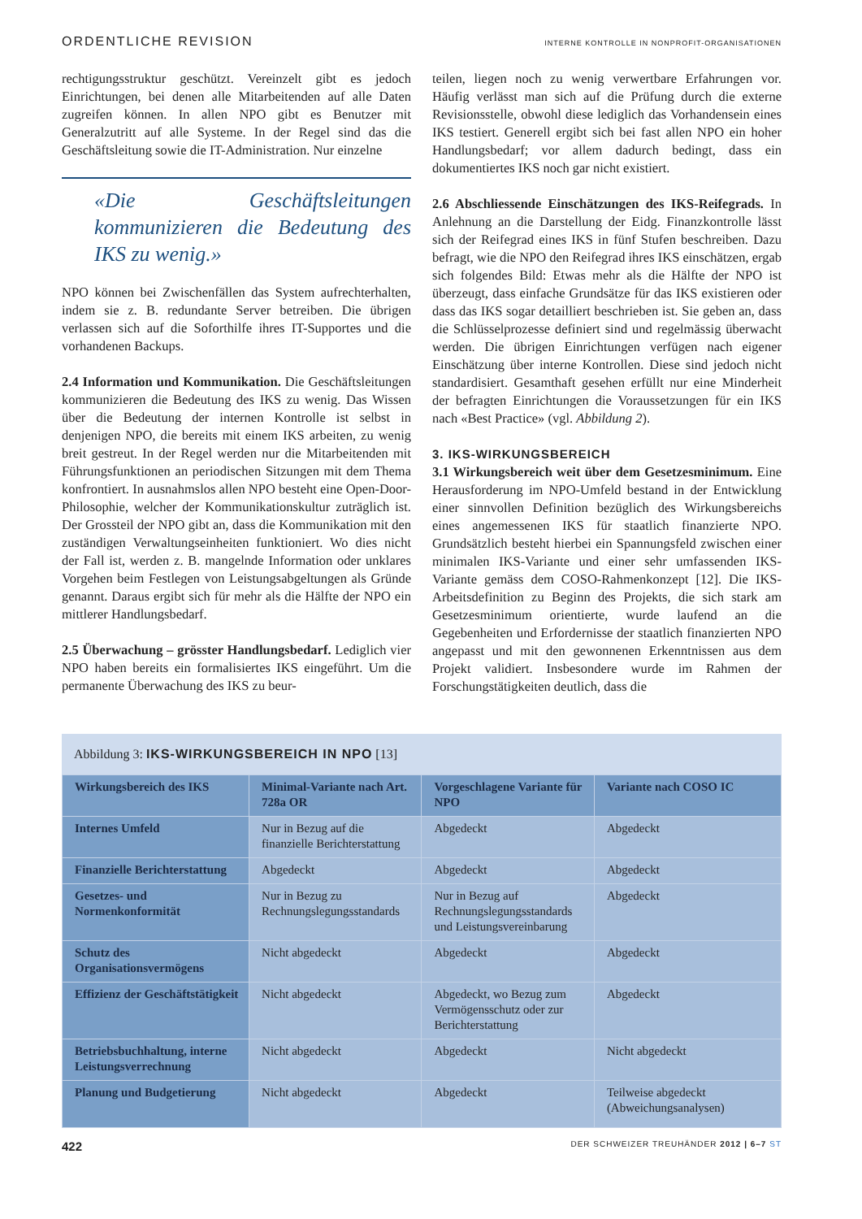ORDENTLICHE REVISION INTERNE KONTROLLE IN NONPROFIT-ORGANISATIONEN
rechtigungsstruktur geschützt. Vereinzelt gibt es jedoch Einrichtungen, bei denen alle Mitarbeitenden auf alle Daten zugreifen können. In allen NPO gibt es Benutzer mit Generalzutritt auf alle Systeme. In der Regel sind das die Geschäftsleitung sowie die IT-Administration. Nur einzelne
«Die Geschäftsleitungen kommunizieren die Bedeutung des IKS zu wenig.»
NPO können bei Zwischenfällen das System aufrechterhalten, indem sie z. B. redundante Server betreiben. Die übrigen verlassen sich auf die Soforthilfe ihres IT-Supportes und die vorhandenen Backups.
2.4 Information und Kommunikation. Die Geschäftsleitungen kommunizieren die Bedeutung des IKS zu wenig. Das Wissen über die Bedeutung der internen Kontrolle ist selbst in denjenigen NPO, die bereits mit einem IKS arbeiten, zu wenig breit gestreut. In der Regel werden nur die Mitarbeitenden mit Führungsfunktionen an periodischen Sitzungen mit dem Thema konfrontiert. In ausnahmslos allen NPO besteht eine Open-Door-Philosophie, welcher der Kommunikationskultur zuträglich ist. Der Grossteil der NPO gibt an, dass die Kommunikation mit den zuständigen Verwaltungseinheiten funktioniert. Wo dies nicht der Fall ist, werden z. B. mangelnde Information oder unklares Vorgehen beim Festlegen von Leistungsabgeltungen als Gründe genannt. Daraus ergibt sich für mehr als die Hälfte der NPO ein mittlerer Handlungsbedarf.
2.5 Überwachung – grösster Handlungsbedarf. Lediglich vier NPO haben bereits ein formalisiertes IKS eingeführt. Um die permanente Überwachung des IKS zu beur-
teilen, liegen noch zu wenig verwertbare Erfahrungen vor. Häufig verlässt man sich auf die Prüfung durch die externe Revisionsstelle, obwohl diese lediglich das Vorhandensein eines IKS testiert. Generell ergibt sich bei fast allen NPO ein hoher Handlungsbedarf; vor allem dadurch bedingt, dass ein dokumentiertes IKS noch gar nicht existiert.
2.6 Abschliessende Einschätzungen des IKS-Reifegrads. In Anlehnung an die Darstellung der Eidg. Finanzkontrolle lässt sich der Reifegrad eines IKS in fünf Stufen beschreiben. Dazu befragt, wie die NPO den Reifegrad ihres IKS einschätzen, ergab sich folgendes Bild: Etwas mehr als die Hälfte der NPO ist überzeugt, dass einfache Grundsätze für das IKS existieren oder dass das IKS sogar detailliert beschrieben ist. Sie geben an, dass die Schlüsselprozesse definiert sind und regelmässig überwacht werden. Die übrigen Einrichtungen verfügen nach eigener Einschätzung über interne Kontrollen. Diese sind jedoch nicht standardisiert. Gesamthaft gesehen erfüllt nur eine Minderheit der befragten Einrichtungen die Voraussetzungen für ein IKS nach «Best Practice» (vgl. Abbildung 2).
3. IKS-WIRKUNGSBEREICH
3.1 Wirkungsbereich weit über dem Gesetzesminimum. Eine Herausforderung im NPO-Umfeld bestand in der Entwicklung einer sinnvollen Definition bezüglich des Wirkungsbereichs eines angemessenen IKS für staatlich finanzierte NPO. Grundsätzlich besteht hierbei ein Spannungsfeld zwischen einer minimalen IKS-Variante und einer sehr umfassenden IKS-Variante gemäss dem COSO-Rahmenkonzept [12]. Die IKS-Arbeitsdefinition zu Beginn des Projekts, die sich stark am Gesetzesminimum orientierte, wurde laufend an die Gegebenheiten und Erfordernisse der staatlich finanzierten NPO angepasst und mit den gewonnenen Erkenntnissen aus dem Projekt validiert. Insbesondere wurde im Rahmen der Forschungstätigkeiten deutlich, dass die
Abbildung 3: IKS-WIRKUNGSBEREICH IN NPO [13]
| Wirkungsbereich des IKS | Minimal-Variante nach Art. 728a OR | Vorgeschlagene Variante für NPO | Variante nach COSO IC |
| --- | --- | --- | --- |
| Internes Umfeld | Nur in Bezug auf die finanzielle Berichterstattung | Abgedeckt | Abgedeckt |
| Finanzielle Berichterstattung | Abgedeckt | Abgedeckt | Abgedeckt |
| Gesetzes- und Normenkonformität | Nur in Bezug zu Rechnungslegungsstandards | Nur in Bezug auf Rechnungslegungsstandards und Leistungsvereinbarung | Abgedeckt |
| Schutz des Organisationsvermögens | Nicht abgedeckt | Abgedeckt | Abgedeckt |
| Effizienz der Geschäftstätigkeit | Nicht abgedeckt | Abgedeckt, wo Bezug zum Vermögensschutz oder zur Berichterstattung | Abgedeckt |
| Betriebsbuchhaltung, interne Leistungsverrechnung | Nicht abgedeckt | Abgedeckt | Nicht abgedeckt |
| Planung und Budgetierung | Nicht abgedeckt | Abgedeckt | Teilweise abgedeckt (Abweichungsanalysen) |
422 DER SCHWEIZER TREUHÄNDER 2012 | 6–7 ST